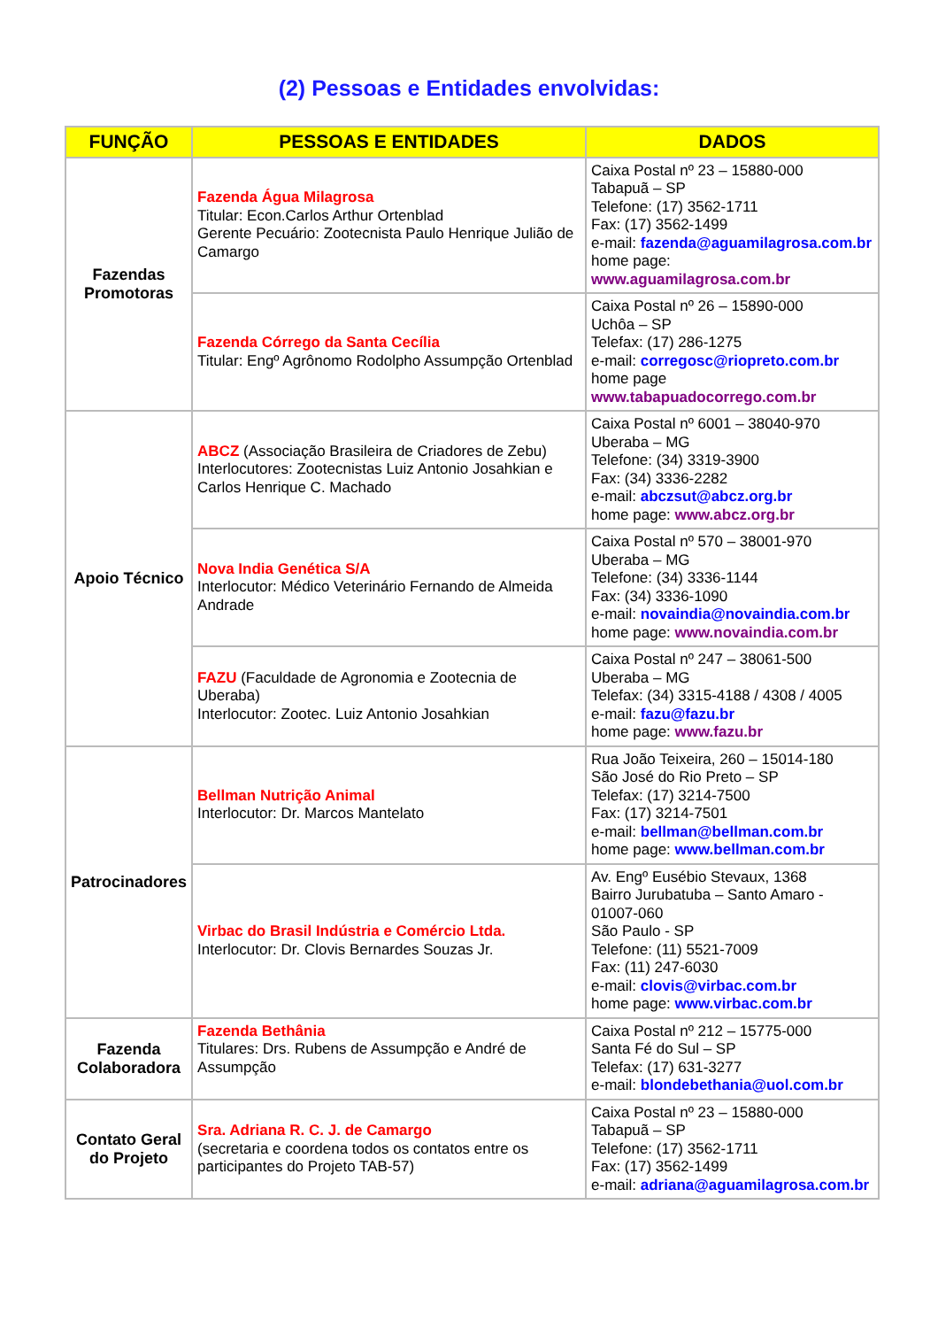(2) Pessoas e Entidades envolvidas:
| FUNÇÃO | PESSOAS E ENTIDADES | DADOS |
| --- | --- | --- |
| Fazendas Promotoras | Fazenda Água Milagrosa Titular: Econ.Carlos Arthur Ortenblad Gerente Pecuário: Zootecnista Paulo Henrique Julião de Camargo | Caixa Postal nº 23 – 15880-000 Tabapuã – SP Telefone: (17) 3562-1711 Fax: (17) 3562-1499 e-mail: fazenda@aguamilagrosa.com.br home page: www.aguamilagrosa.com.br |
| | Fazenda Córrego da Santa Cecília Titular: Engº Agrônomo Rodolpho Assumpção Ortenblad | Caixa Postal nº 26 – 15890-000 Uchôa – SP Telefax: (17) 286-1275 e-mail: corregosc@riopreto.com.br home page www.tabapuadocorrego.com.br |
| Apoio Técnico | ABCZ (Associação Brasileira de Criadores de Zebu) Interlocutores: Zootecnistas Luiz Antonio Josahkian e Carlos Henrique C. Machado | Caixa Postal nº 6001 – 38040-970 Uberaba – MG Telefone: (34) 3319-3900 Fax: (34) 3336-2282 e-mail: abczsut@abcz.org.br home page: www.abcz.org.br |
| | Nova India Genética S/A Interlocutor: Médico Veterinário Fernando de Almeida Andrade | Caixa Postal nº 570 – 38001-970 Uberaba – MG Telefone: (34) 3336-1144 Fax: (34) 3336-1090 e-mail: novaindia@novaindia.com.br home page: www.novaindia.com.br |
| | FAZU (Faculdade de Agronomia e Zootecnia de Uberaba) Interlocutor: Zootec. Luiz Antonio Josahkian | Caixa Postal nº 247 – 38061-500 Uberaba – MG Telefax: (34) 3315-4188 / 4308 / 4005 e-mail: fazu@fazu.br home page: www.fazu.br |
| Patrocinadores | Bellman Nutrição Animal Interlocutor: Dr. Marcos Mantelato | Rua João Teixeira, 260 – 15014-180 São José do Rio Preto – SP Telefax: (17) 3214-7500 Fax: (17) 3214-7501 e-mail: bellman@bellman.com.br home page: www.bellman.com.br |
| | Virbac do Brasil Indústria e Comércio Ltda. Interlocutor: Dr. Clovis Bernardes Souzas Jr. | Av. Engº Eusébio Stevaux, 1368 Bairro Jurubatuba – Santo Amaro - 01007-060 São Paulo - SP Telefone: (11) 5521-7009 Fax: (11) 247-6030 e-mail: clovis@virbac.com.br home page: www.virbac.com.br |
| Fazenda Colaboradora | Fazenda Bethânia Titulares: Drs. Rubens de Assumpção e André de Assumpção | Caixa Postal nº 212 – 15775-000 Santa Fé do Sul – SP Telefax: (17) 631-3277 e-mail: blondebethania@uol.com.br |
| Contato Geral do Projeto | Sra. Adriana R. C. J. de Camargo (secretaria e coordena todos os contatos entre os participantes do Projeto TAB-57) | Caixa Postal nº 23 – 15880-000 Tabapuã – SP Telefone: (17) 3562-1711 Fax: (17) 3562-1499 e-mail: adriana@aguamilagrosa.com.br |